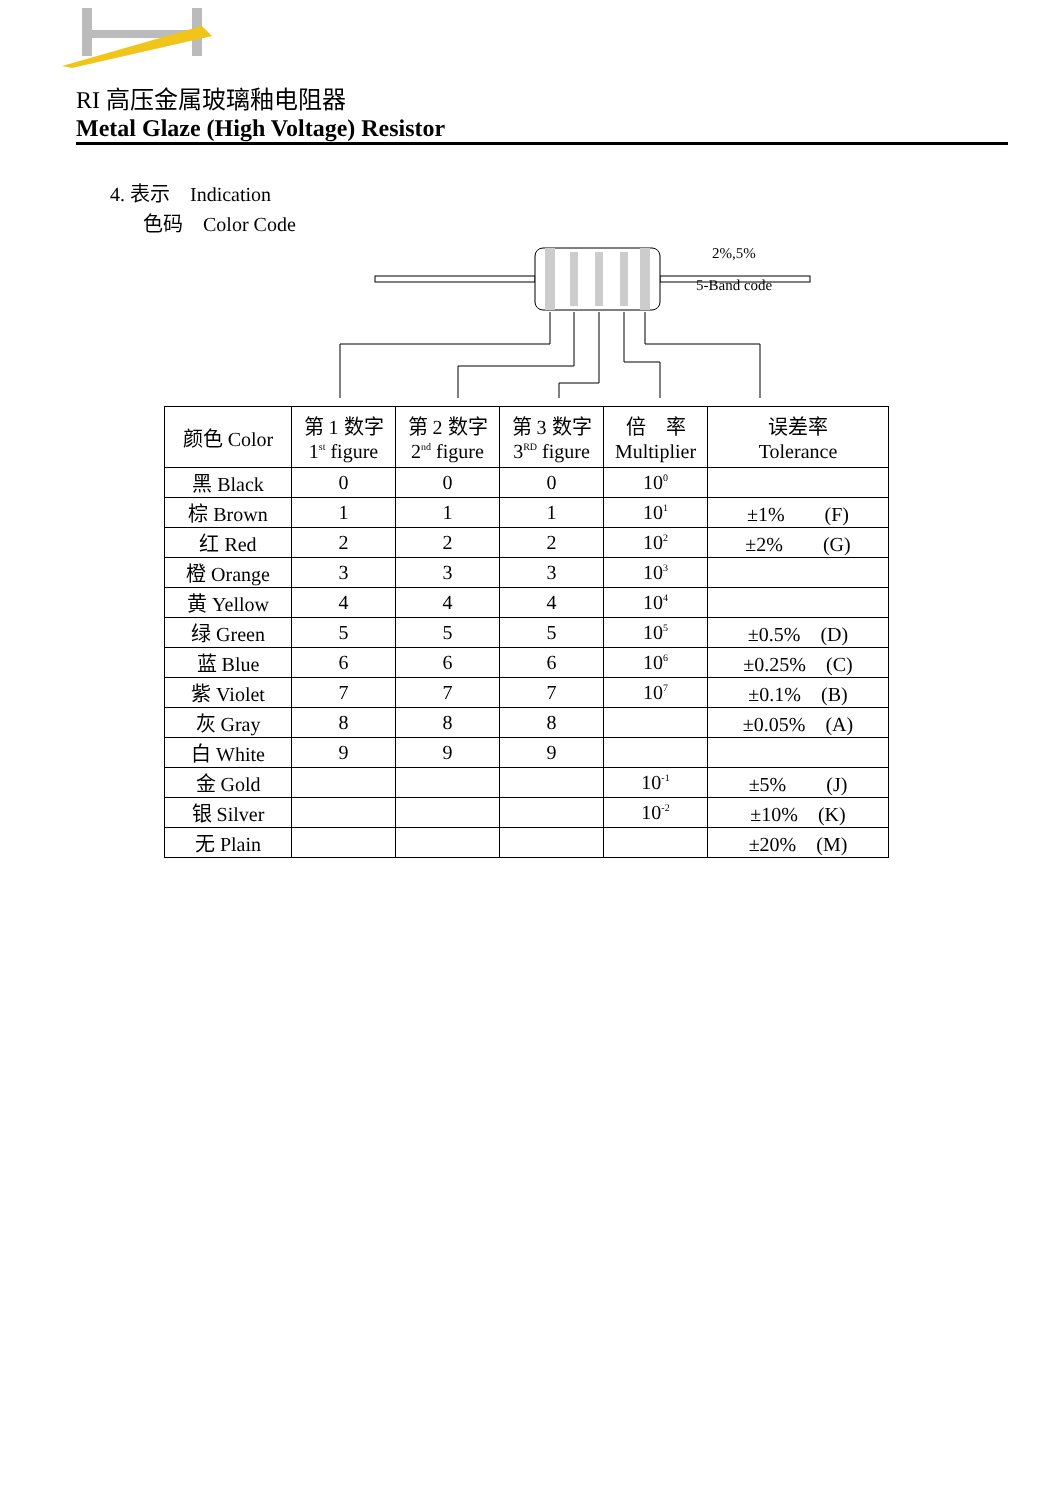RI 高压金属玻璃釉电阻器
Metal Glaze (High Voltage) Resistor
4. 表示　Indication
色码　Color Code
2%,5%
5-Band code
| 颜色 Color | 第 1 数字 1<sup>st</sup> figure | 第 2 数字 2<sup>nd</sup> figure | 第 3 数字 3<sup>RD</sup> figure | 倍 率 Multiplier | 误差率 Tolerance |
| --- | --- | --- | --- | --- | --- |
| 黑 Black | 0 | 0 | 0 | 10<sup>0</sup> | |
| 棕 Brown | 1 | 1 | 1 | 10<sup>1</sup> | ±1% (F) |
| 红 Red | 2 | 2 | 2 | 10<sup>2</sup> | ±2% (G) |
| 橙 Orange | 3 | 3 | 3 | 10<sup>3</sup> | |
| 黄 Yellow | 4 | 4 | 4 | 10<sup>4</sup> | |
| 绿 Green | 5 | 5 | 5 | 10<sup>5</sup> | ±0.5% (D) |
| 蓝 Blue | 6 | 6 | 6 | 10<sup>6</sup> | ±0.25% (C) |
| 紫 Violet | 7 | 7 | 7 | 10<sup>7</sup> | ±0.1% (B) |
| 灰 Gray | 8 | 8 | 8 | | ±0.05% (A) |
| 白 White | 9 | 9 | 9 | | |
| 金 Gold | | | | 10<sup>-1</sup> | ±5% (J) |
| 银 Silver | | | | 10<sup>-2</sup> | ±10% (K) |
| 无 Plain | | | | | ±20% (M) |